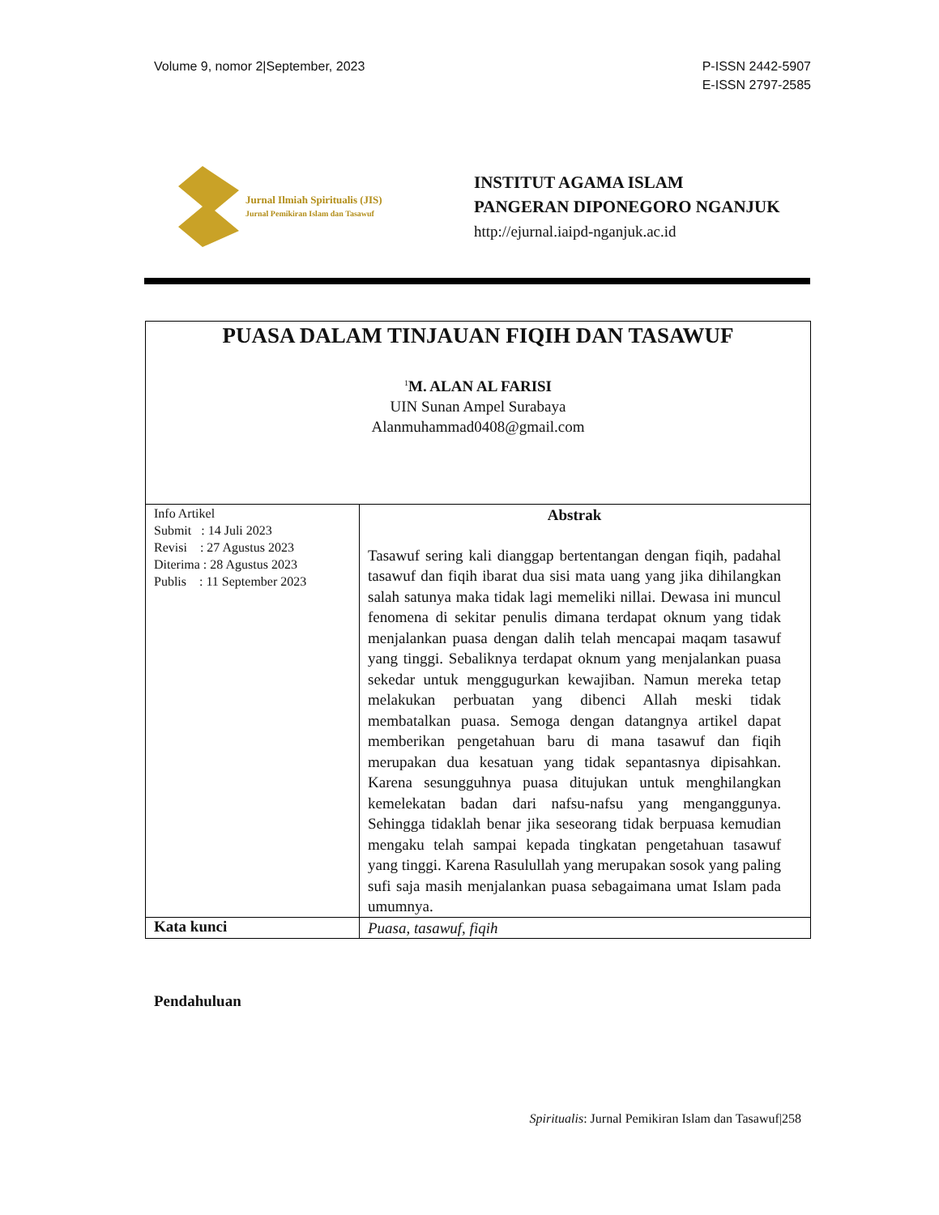Volume 9, nomor 2|September, 2023
P-ISSN 2442-5907
E-ISSN 2797-2585
Jurnal Ilmiah Spiritualis (JIS)
Jurnal Pemikiran Islam dan Tasawuf
INSTITUT AGAMA ISLAM
PANGERAN DIPONEGORO NGANJUK
http://ejurnal.iaipd-nganjuk.ac.id
| PUASA DALAM TINJAUAN FIQIH DAN TASAWUF <sup>1</sup> M. ALAN AL FARISI UIN Sunan Ampel Surabaya Alanmuhammad0408@gmail.com | |
| Info Artikel Submit : 14 Juli 2023 Revisi : 27 Agustus 2023 Diterima : 28 Agustus 2023 Publis : 11 September 2023 | Abstrak Tasawuf sering kali dianggap bertentangan dengan fiqih, padahal tasawuf dan fiqih ibarat dua sisi mata uang yang jika dihilangkan salah satunya maka tidak lagi memeliki nillai. Dewasa ini muncul fenomena di sekitar penulis dimana terdapat oknum yang tidak menjalankan puasa dengan dalih telah mencapai maqam tasawuf yang tinggi. Sebaliknya terdapat oknum yang menjalankan puasa sekedar untuk menggugurkan kewajiban. Namun mereka tetap melakukan perbuatan yang dibenci Allah meski tidak membatalkan puasa. Semoga dengan datangnya artikel dapat memberikan pengetahuan baru di mana tasawuf dan fiqih merupakan dua kesatuan yang tidak sepantasnya dipisahkan. Karena sesungguhnya puasa ditujukan untuk menghilangkan kemelekatan badan dari nafsu-nafsu yang menganggunya. Sehingga tidaklah benar jika seseorang tidak berpuasa kemudian mengaku telah sampai kepada tingkatan pengetahuan tasawuf yang tinggi. Karena Rasulullah yang merupakan sosok yang paling sufi saja masih menjalankan puasa sebagaimana umat Islam pada umumnya. |
| Kata kunci | Puasa, tasawuf, fiqih |
Pendahuluan
Spiritualis: Jurnal Pemikiran Islam dan Tasawuf|258